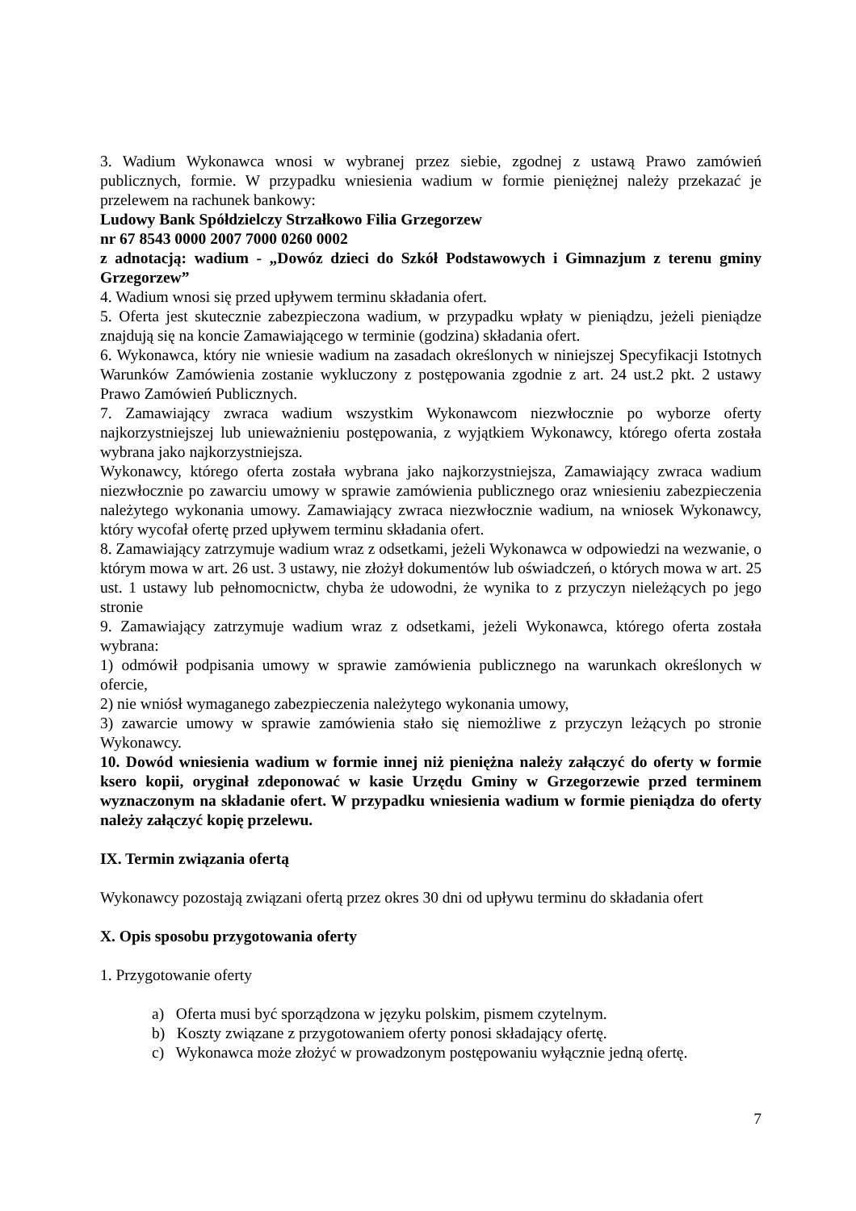3. Wadium Wykonawca wnosi w wybranej przez siebie, zgodnej z ustawą Prawo zamówień publicznych, formie. W przypadku wniesienia wadium w formie pieniężnej należy przekazać je przelewem na rachunek bankowy:
Ludowy Bank Spółdzielczy Strzałkowo Filia Grzegorzew
nr 67 8543 0000 2007 7000 0260 0002
z adnotacją: wadium - „Dowóz dzieci do Szkół Podstawowych i Gimnazjum z terenu gminy Grzegorzew”
4. Wadium wnosi się przed upływem terminu składania ofert.
5. Oferta jest skutecznie zabezpieczona wadium, w przypadku wpłaty w pieniądzu, jeżeli pieniądze znajdują się na koncie Zamawiającego w terminie (godzina) składania ofert.
6. Wykonawca, który nie wniesie wadium na zasadach określonych w niniejszej Specyfikacji Istotnych Warunków Zamówienia zostanie wykluczony z postępowania zgodnie z art. 24 ust.2 pkt. 2 ustawy Prawo Zamówień Publicznych.
7. Zamawiający zwraca wadium wszystkim Wykonawcom niezwłocznie po wyborze oferty najkorzystniejszej lub unieważnieniu postępowania, z wyjątkiem Wykonawcy, którego oferta została wybrana jako najkorzystniejsza.
Wykonawcy, którego oferta została wybrana jako najkorzystniejsza, Zamawiający zwraca wadium niezwłocznie po zawarciu umowy w sprawie zamówienia publicznego oraz wniesieniu zabezpieczenia należytego wykonania umowy. Zamawiający zwraca niezwłocznie wadium, na wniosek Wykonawcy, który wycofał ofertę przed upływem terminu składania ofert.
8. Zamawiający zatrzymuje wadium wraz z odsetkami, jeżeli Wykonawca w odpowiedzi na wezwanie, o którym mowa w art. 26 ust. 3 ustawy, nie złożył dokumentów lub oświadczeń, o których mowa w art. 25 ust. 1 ustawy lub pełnomocnictw, chyba że udowodni, że wynika to z przyczyn nieleżących po jego stronie
9. Zamawiający zatrzymuje wadium wraz z odsetkami, jeżeli Wykonawca, którego oferta została wybrana:
1) odmówił podpisania umowy w sprawie zamówienia publicznego na warunkach określonych w ofercie,
2) nie wniósł wymaganego zabezpieczenia należytego wykonania umowy,
3) zawarcie umowy w sprawie zamówienia stało się niemożliwe z przyczyn leżących po stronie Wykonawcy.
10. Dowód wniesienia wadium w formie innej niż pieniężna należy załączyć do oferty w formie ksero kopii, oryginał zdeponować w kasie Urzędu Gminy w Grzegorzewie przed terminem wyznaczonym na składanie ofert. W przypadku wniesienia wadium w formie pieniądza do oferty należy załączyć kopię przelewu.
IX. Termin związania ofertą
Wykonawcy pozostają związani ofertą przez okres 30 dni od upływu terminu do składania ofert
X. Opis sposobu przygotowania oferty
1. Przygotowanie oferty
a) Oferta musi być sporządzona w języku polskim, pismem czytelnym.
b) Koszty związane z przygotowaniem oferty ponosi składający ofertę.
c) Wykonawca może złożyć w prowadzonym postępowaniu wyłącznie jedną ofertę.
7